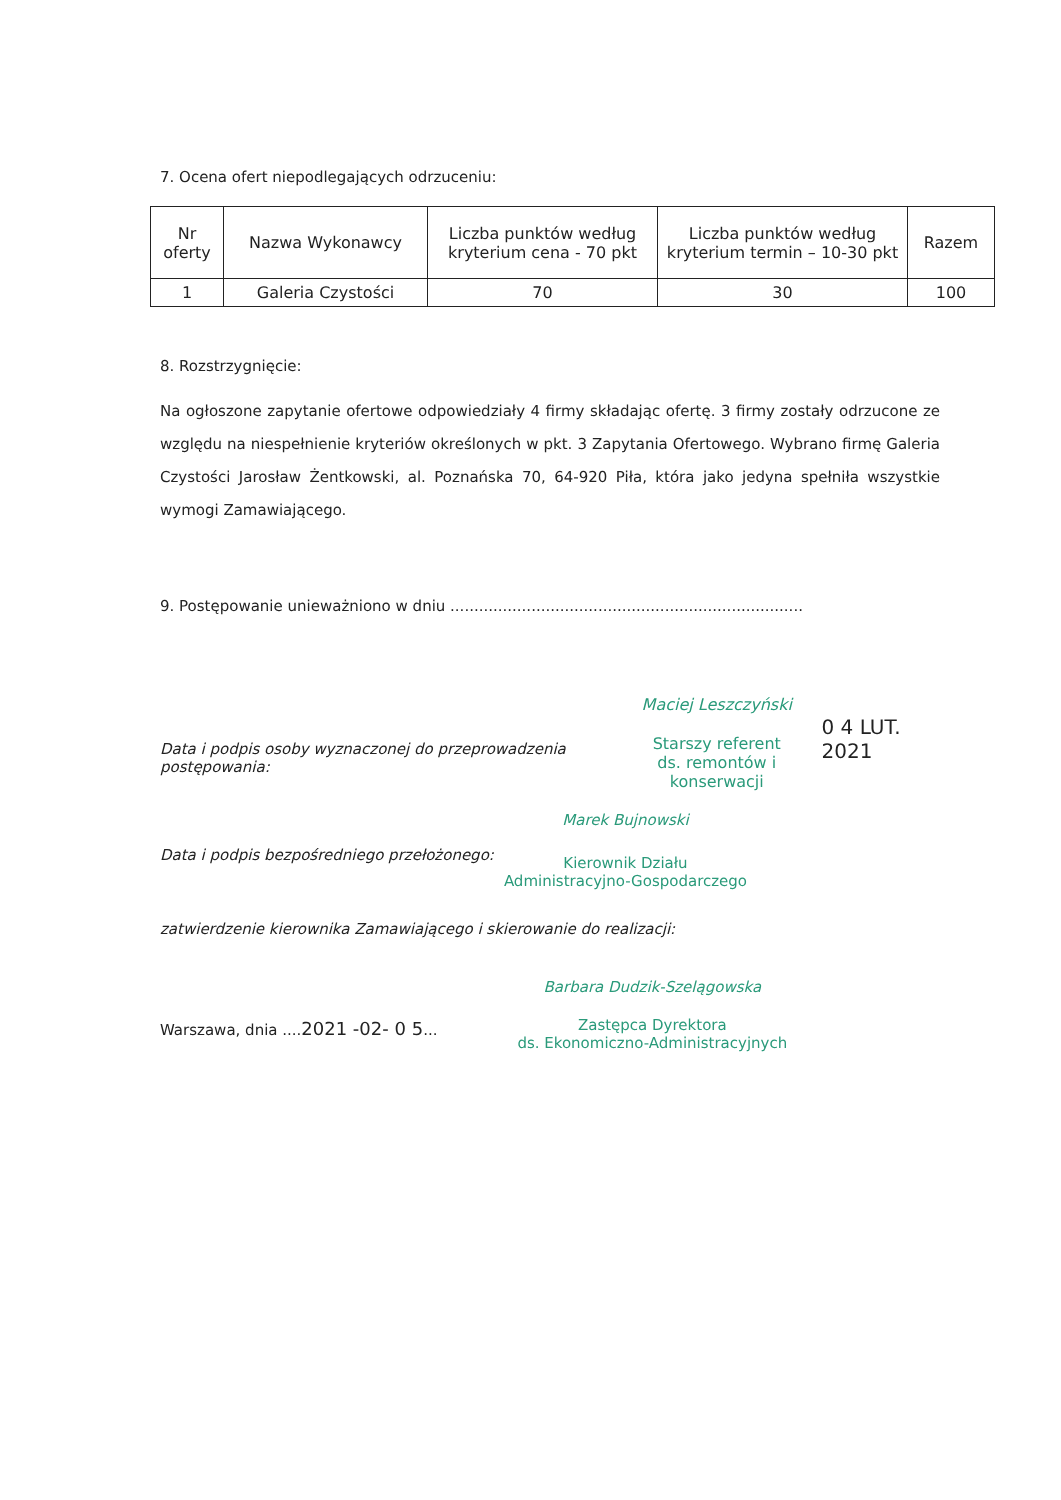7. Ocena ofert niepodlegających odrzuceniu:
| Nr oferty | Nazwa Wykonawcy | Liczba punktów według kryterium cena - 70 pkt | Liczba punktów według kryterium termin – 10-30 pkt | Razem |
| --- | --- | --- | --- | --- |
| 1 | Galeria Czystości | 70 | 30 | 100 |
8. Rozstrzygnięcie:
Na ogłoszone zapytanie ofertowe odpowiedziały 4 firmy składając ofertę. 3 firmy zostały odrzucone ze względu na niespełnienie kryteriów określonych w pkt. 3 Zapytania Ofertowego. Wybrano firmę Galeria Czystości Jarosław Żentkowski, al. Poznańska 70, 64-920 Piła, która jako jedyna spełniła wszystkie wymogi Zamawiającego.
9. Postępowanie unieważniono w dniu ..........................................................................
Data i podpis osoby wyznaczonej do przeprowadzenia postępowania:
Maciej Leszczyński
Starszy referent
ds. remontów i konserwacji
0 4 LUT. 2021
Data i podpis bezpośredniego przełożonego:
Marek Bujnowski
Kierownik Działu
Administracyjno-Gospodarczego
zatwierdzenie kierownika Zamawiającego i skierowanie do realizacji:
Warszawa, dnia ....2021 -02- 0 5...
Barbara Dudzik-Szelągowska
Zastępca Dyrektora
ds. Ekonomiczno-Administracyjnych